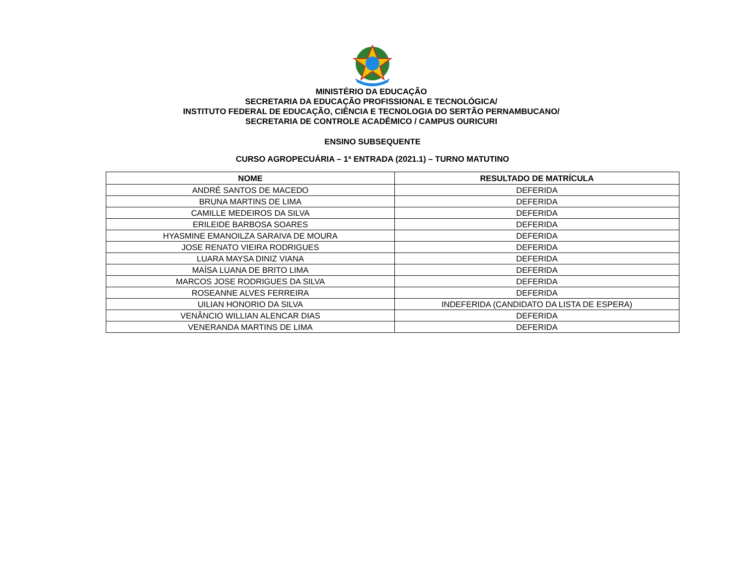MINISTÉRIO DA EDUCAÇÃO
SECRETARIA DA EDUCAÇÃO PROFISSIONAL E TECNOLÓGICA/
INSTITUTO FEDERAL DE EDUCAÇÃO, CIÊNCIA E TECNOLOGIA DO SERTÃO PERNAMBUCANO/
SECRETARIA DE CONTROLE ACADÊMICO / CAMPUS OURICURI
ENSINO SUBSEQUENTE
CURSO AGROPECUÁRIA – 1ª ENTRADA (2021.1) – TURNO MATUTINO
| NOME | RESULTADO DE MATRÍCULA |
| --- | --- |
| ANDRÉ SANTOS DE MACEDO | DEFERIDA |
| BRUNA MARTINS DE LIMA | DEFERIDA |
| CAMILLE MEDEIROS DA SILVA | DEFERIDA |
| ERILEIDE BARBOSA SOARES | DEFERIDA |
| HYASMINE EMANOILZA SARAIVA DE MOURA | DEFERIDA |
| JOSE RENATO VIEIRA RODRIGUES | DEFERIDA |
| LUARA MAYSA DINIZ VIANA | DEFERIDA |
| MAÍSA LUANA DE BRITO LIMA | DEFERIDA |
| MARCOS JOSE RODRIGUES DA SILVA | DEFERIDA |
| ROSEANNE ALVES FERREIRA | DEFERIDA |
| UILIAN HONORIO DA SILVA | INDEFERIDA (CANDIDATO DA LISTA DE ESPERA) |
| VENÂNCIO WILLIAN ALENCAR DIAS | DEFERIDA |
| VENERANDA MARTINS DE LIMA | DEFERIDA |